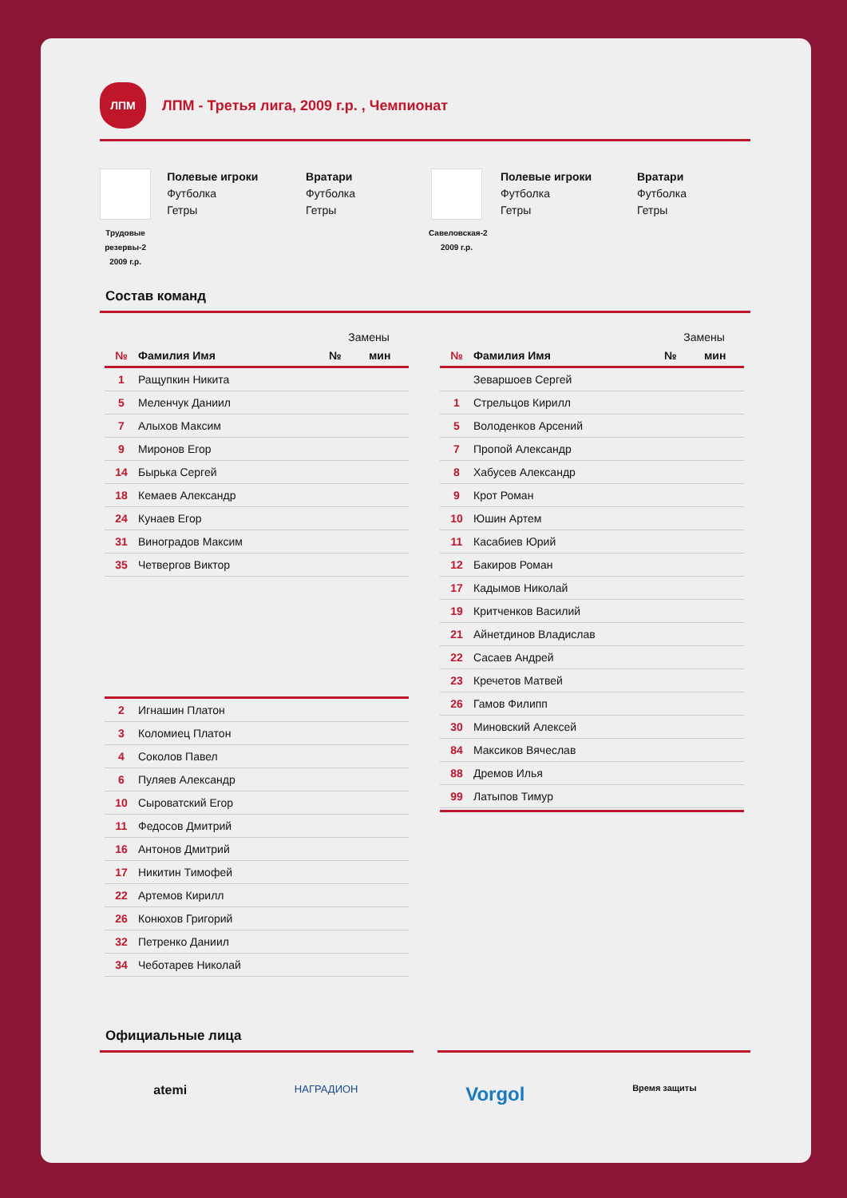ЛПМ
ЛПМ - Третья лига, 2009 г.р. , Чемпионат
Трудовые резервы-2 2009 г.р.
Полевые игроки
Футболка
Гетры
Вратари
Футболка
Гетры
Савеловская-2 2009 г.р.
Полевые игроки
Футболка
Гетры
Вратари
Футболка
Гетры
Состав команд
| | | Замены | |
| --- | --- | --- | --- |
| № | Фамилия Имя | № | мин |
| 1 | Ращупкин Никита | | |
| 5 | Меленчук Даниил | | |
| 7 | Алыхов Максим | | |
| 9 | Миронов Егор | | |
| 14 | Бырька Сергей | | |
| 18 | Кемаев Александр | | |
| 24 | Кунаев Егор | | |
| 31 | Виноградов Максим | | |
| 35 | Четвергов Виктор | | |
| 2 | Игнашин Платон |
| 3 | Коломиец Платон |
| 4 | Соколов Павел |
| 6 | Пуляев Александр |
| 10 | Сыроватский Егор |
| 11 | Федосов Дмитрий |
| 16 | Антонов Дмитрий |
| 17 | Никитин Тимофей |
| 22 | Артемов Кирилл |
| 26 | Конюхов Григорий |
| 32 | Петренко Даниил |
| 34 | Чеботарев Николай |
| | | Замены | |
| --- | --- | --- | --- |
| № | Фамилия Имя | № | мин |
| | Зеваршоев Сергей | | |
| 1 | Стрельцов Кирилл | | |
| 5 | Володенков Арсений | | |
| 7 | Пропой Александр | | |
| 8 | Хабусев Александр | | |
| 9 | Крот Роман | | |
| 10 | Юшин Артем | | |
| 11 | Касабиев Юрий | | |
| 12 | Бакиров Роман | | |
| 17 | Кадымов Николай | | |
| 19 | Критченков Василий | | |
| 21 | Айнетдинов Владислав | | |
| 22 | Сасаев Андрей | | |
| 23 | Кречетов Матвей | | |
| 26 | Гамов Филипп | | |
| 30 | Миновский Алексей | | |
| 84 | Максиков Вячеслав | | |
| 88 | Дремов Илья | | |
| 99 | Латыпов Тимур | | |
Официальные лица
atemi НАГРАДИОН Vorgol Время защиты